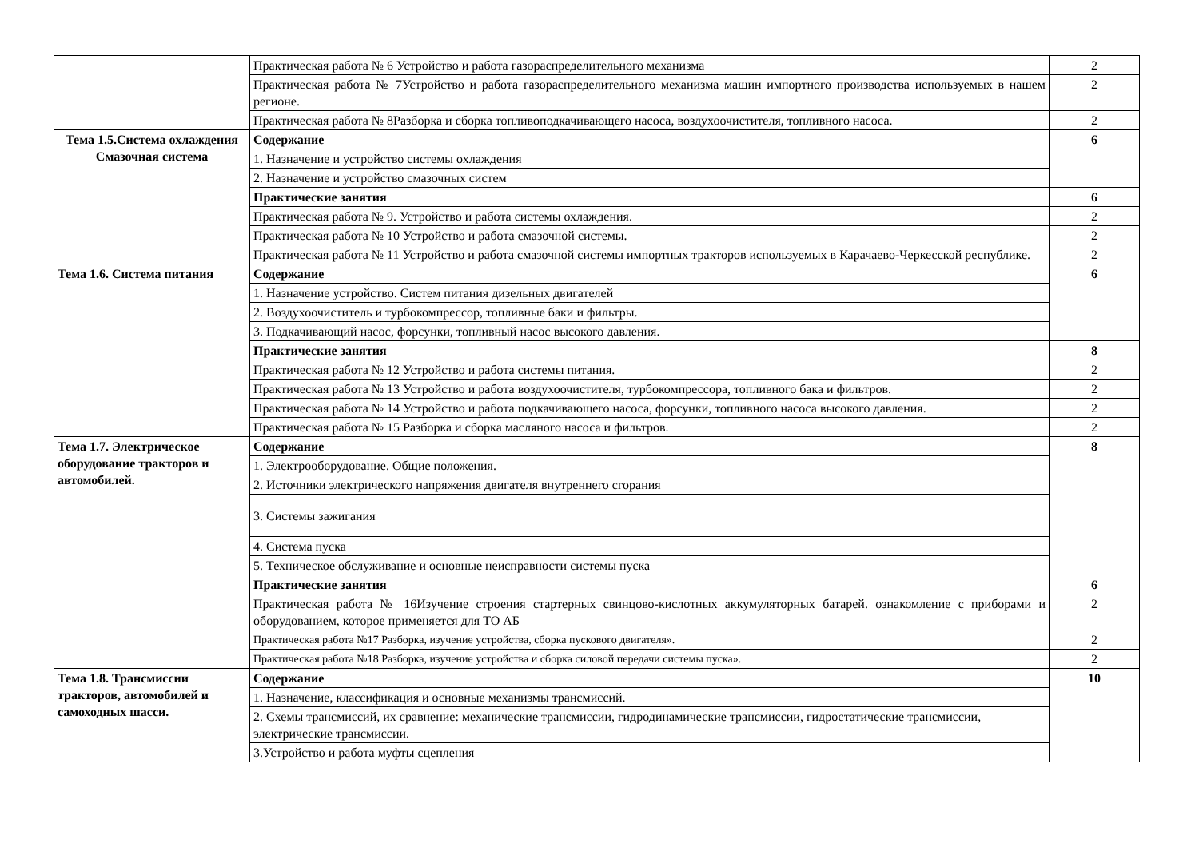| | Практическая работа № 6 Устройство и работа газораспределительного механизма | 2 |
| | Практическая работа № 7Устройство и работа газораспределительного механизма машин импортного производства используемых в нашем регионе. | 2 |
| | Практическая работа № 8Разборка и сборка топливоподкачивающего насоса, воздухоочистителя, топливного насоса. | 2 |
| Тема 1.5.Система охлаждения Смазочная система | Содержание | 6 |
| | 1. Назначение и устройство системы охлаждения | |
| | 2. Назначение и устройство смазочных систем | |
| | Практические занятия | 6 |
| | Практическая работа № 9. Устройство и работа системы охлаждения. | 2 |
| | Практическая работа № 10 Устройство и работа смазочной системы. | 2 |
| | Практическая работа № 11 Устройство и работа смазочной системы импортных тракторов используемых в Карачаево-Черкесской республике. | 2 |
| Тема 1.6. Система питания | Содержание | 6 |
| | 1. Назначение устройство. Систем питания дизельных двигателей | |
| | 2. Воздухоочиститель и турбокомпрессор, топливные баки и фильтры. | |
| | 3. Подкачивающий насос, форсунки, топливный насос высокого давления. | |
| | Практические занятия | 8 |
| | Практическая работа № 12 Устройство и работа системы питания. | 2 |
| | Практическая работа № 13 Устройство и работа воздухоочистителя, турбокомпрессора, топливного бака и фильтров. | 2 |
| | Практическая работа № 14 Устройство и работа подкачивающего насоса, форсунки, топливного насоса высокого давления. | 2 |
| | Практическая работа № 15 Разборка и сборка масляного насоса и фильтров. | 2 |
| Тема 1.7. Электрическое оборудование тракторов и автомобилей. | Содержание | 8 |
| | 1. Электрооборудование. Общие положения. | |
| | 2. Источники электрического напряжения двигателя внутреннего сгорания | |
| | 3. Системы зажигания | |
| | 4. Система пуска | |
| | 5. Техническое обслуживание и основные неисправности системы пуска | |
| | Практические занятия | 6 |
| | Практическая работа № 16Изучение строения стартерных свинцово-кислотных аккумуляторных батарей. ознакомление с приборами и оборудованием, которое применяется для ТО АБ | 2 |
| | Практическая работа №17 Разборка, изучение устройства, сборка пускового двигателя». | 2 |
| | Практическая работа №18 Разборка, изучение устройства и сборка силовой передачи системы пуска». | 2 |
| Тема 1.8. Трансмиссии тракторов, автомобилей и самоходных шасси. | Содержание | 10 |
| | 1. Назначение, классификация и основные механизмы трансмиссий. | |
| | 2. Схемы трансмиссий, их сравнение: механические трансмиссии, гидродинамические трансмиссии, гидростатические трансмиссии, электрические трансмиссии. | |
| | 3.Устройство и работа муфты сцепления | |